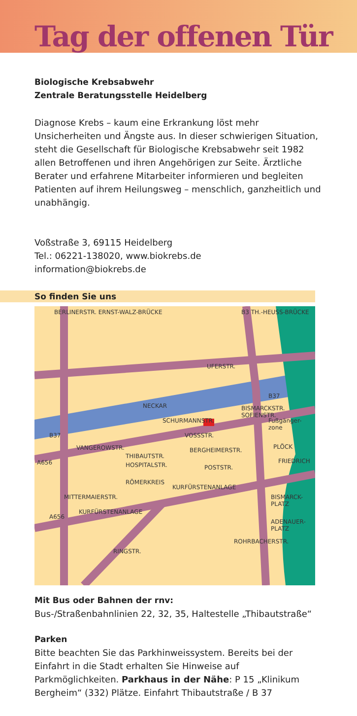Tag der offenen Tür
Biologische Krebsabwehr
Zentrale Beratungsstelle Heidelberg
Diagnose Krebs – kaum eine Erkrankung löst mehr Unsicherheiten und Ängste aus. In dieser schwierigen Situation, steht die Gesellschaft für Biologische Krebsabwehr seit 1982 allen Betroffenen und ihren Angehörigen zur Seite. Ärztliche Berater und erfahrene Mitarbeiter informieren und begleiten Patienten auf ihrem Heilungsweg – menschlich, ganzheitlich und unabhängig.
Voßstraße 3, 69115 Heidelberg
Tel.: 06221-138020, www.biokrebs.de
information@biokrebs.de
So finden Sie uns
NECKAR
UFERSTR.
B37
BERLINERSTR. ERNST-WALZ-BRÜCKE B3 TH.-HEUSS-BRÜCKE
SCHURMANNSTR. Fußgänger-zone
VOSSSTR. B37
VANGEROWSTR.
THIBAUTSTR.
HOSPITALSTR.
BERGHEIMERSTR.
BISMARCKSTR. SOFIENSTR.
PLÖCK
FRIEDRICH A656
POSTSTR.
RÖMERKREIS
KURFÜRSTENANLAGE
BISMARCK-PLATZ
A656
KURFÜRSTENANLAGE
MITTERMAIERSTR.
ADENAUER-PLATZ
RINGSTR.
ROHRBACHERSTR.
Mit Bus oder Bahnen der rnv:
Bus-/Straßenbahnlinien 22, 32, 35, Haltestelle „Thibautstraße“
Parken
Bitte beachten Sie das Parkhinweissystem. Bereits bei der Einfahrt in die Stadt erhalten Sie Hinweise auf Parkmöglichkeiten. Parkhaus in der Nähe: P 15 „Klinikum Bergheim“ (332) Plätze. Einfahrt Thibautstraße / B 37